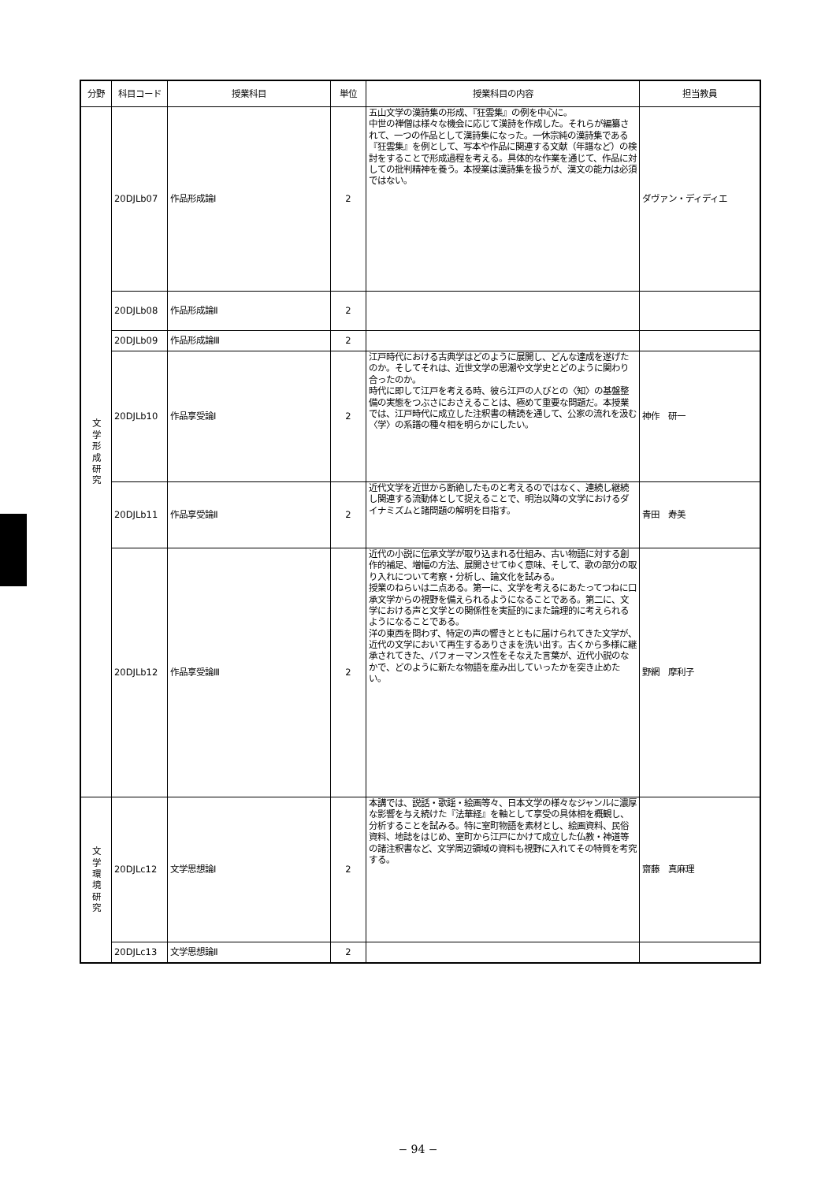| 分野 | 科目コード | 授業科目 | 単位 | 授業科目の内容 | 担当教員 |
| --- | --- | --- | --- | --- | --- |
| 文 学 形 成 研 究 | 20DJLb07 | 作品形成論Ⅰ | 2 | 五山文学の漢詩集の形成、『狂雲集』の例を中心に。 中世の禅僧は様々な機会に応じて漢詩を作成した。それらが編纂されて、一つの作品として漢詩集になった。一休宗純の漢詩集である『狂雲集』を例として、写本や作品に関連する文献（年譜など）の検討をすることで形成過程を考える。具体的な作業を通じて、作品に対しての批判精神を養う。本授業は漢詩集を扱うが、漢文の能力は必須ではない。 | ダヴァン・ディディエ |
| | 20DJLb08 | 作品形成論Ⅱ | 2 | | |
| | 20DJLb09 | 作品形成論Ⅲ | 2 | | |
| | 20DJLb10 | 作品享受論Ⅰ | 2 | 江戸時代における古典学はどのように展開し、どんな達成を遂げたのか。そしてそれは、近世文学の思潮や文学史とどのように関わり合ったのか。 時代に即して江戸を考える時、彼ら江戸の人びとの〈知〉の基盤整備の実態をつぶさにおさえることは、極めて重要な問題だ。本授業では、江戸時代に成立した注釈書の精読を通して、公家の流れを汲む〈学〉の系譜の種々相を明らかにしたい。 | 神作 研一 |
| | 20DJLb11 | 作品享受論Ⅱ | 2 | 近代文学を近世から断絶したものと考えるのではなく、連続し継続し関連する流動体として捉えることで、明治以降の文学におけるダイナミズムと諸問題の解明を目指す。 | 青田 寿美 |
| | 20DJLb12 | 作品享受論Ⅲ | 2 | 近代の小説に伝承文学が取り込まれる仕組み、古い物語に対する創作的補足、増幅の方法、展開させてゆく意味、そして、歌の部分の取り入れについて考察・分析し、論文化を試みる。 授業のねらいは二点ある。第一に、文学を考えるにあたってつねに口承文学からの視野を備えられるようになることである。第二に、文学における声と文学との関係性を実証的にまた論理的に考えられるようになることである。 洋の東西を問わず、特定の声の響きとともに届けられてきた文学が、近代の文学において再生するありさまを洗い出す。古くから多様に継承されてきた、パフォーマンス性をそなえた言葉が、近代小説のなかで、どのように新たな物語を産み出していったかを突き止めたい。 | 野網 摩利子 |
| 文 学 環 境 研 究 | 20DJLc12 | 文学思想論Ⅰ | 2 | 本講では、説話・歌謡・絵画等々、日本文学の様々なジャンルに濃厚な影響を与え続けた『法華経』を軸として享受の具体相を概観し、分析することを試みる。特に室町物語を素材とし、絵画資料、民俗資料、地誌をはじめ、室町から江戸にかけて成立した仏教・神道等の諸注釈書など、文学周辺領域の資料も視野に入れてその特質を考究する。 | 齋藤 真麻理 |
| | 20DJLc13 | 文学思想論Ⅱ | 2 | | |
− 94 −